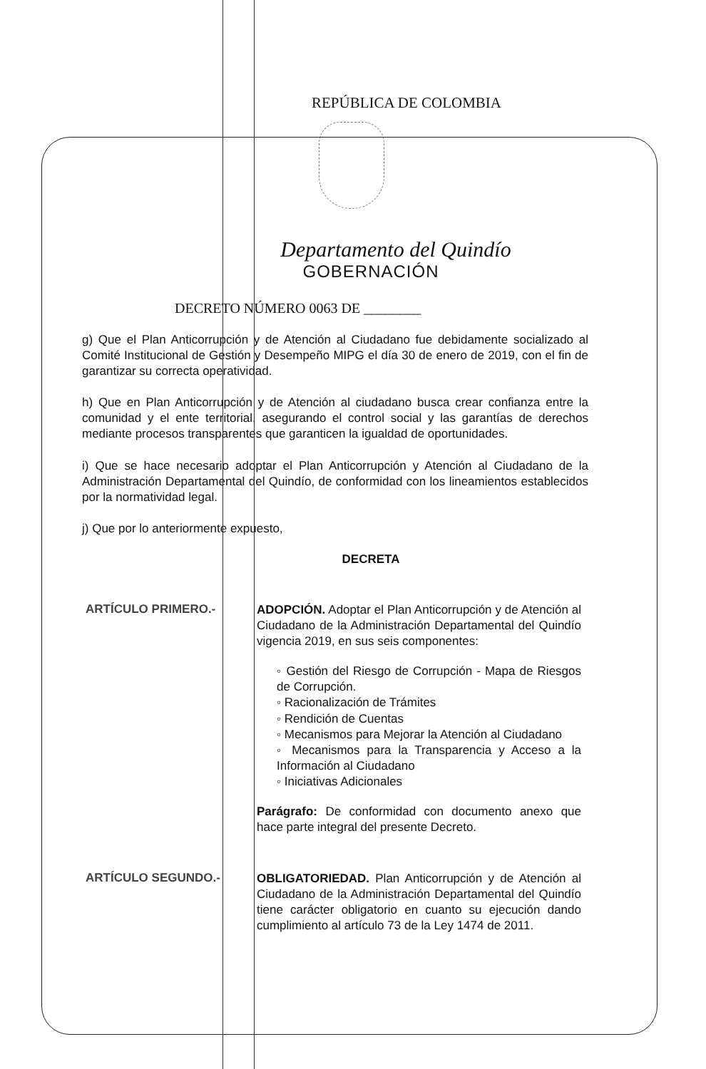REPÚBLICA DE COLOMBIA
Departamento del Quindío
GOBERNACIÓN
DECRETO NÚMERO 0063 DE ________
g) Que el Plan Anticorrupción y de Atención al Ciudadano fue debidamente socializado al Comité Institucional de Gestión y Desempeño MIPG el día 30 de enero de 2019, con el fin de garantizar su correcta operatividad.
h) Que en Plan Anticorrupción y de Atención al ciudadano busca crear confianza entre la comunidad y el ente territorial, asegurando el control social y las garantías de derechos mediante procesos transparentes que garanticen la igualdad de oportunidades.
i) Que se hace necesario adoptar el Plan Anticorrupción y Atención al Ciudadano de la Administración Departamental del Quindío, de conformidad con los lineamientos establecidos por la normatividad legal.
j) Que por lo anteriormente expuesto,
DECRETA
ARTÍCULO PRIMERO.-
ADOPCIÓN. Adoptar el Plan Anticorrupción y de Atención al Ciudadano de la Administración Departamental del Quindío vigencia 2019, en sus seis componentes:
◦ Gestión del Riesgo de Corrupción - Mapa de Riesgos de Corrupción.
◦ Racionalización de Trámites
◦ Rendición de Cuentas
◦ Mecanismos para Mejorar la Atención al Ciudadano
◦ Mecanismos para la Transparencia y Acceso a la Información al Ciudadano
◦ Iniciativas Adicionales
Parágrafo: De conformidad con documento anexo que hace parte integral del presente Decreto.
ARTÍCULO SEGUNDO.-
OBLIGATORIEDAD. Plan Anticorrupción y de Atención al Ciudadano de la Administración Departamental del Quindío tiene carácter obligatorio en cuanto su ejecución dando cumplimiento al artículo 73 de la Ley 1474 de 2011.